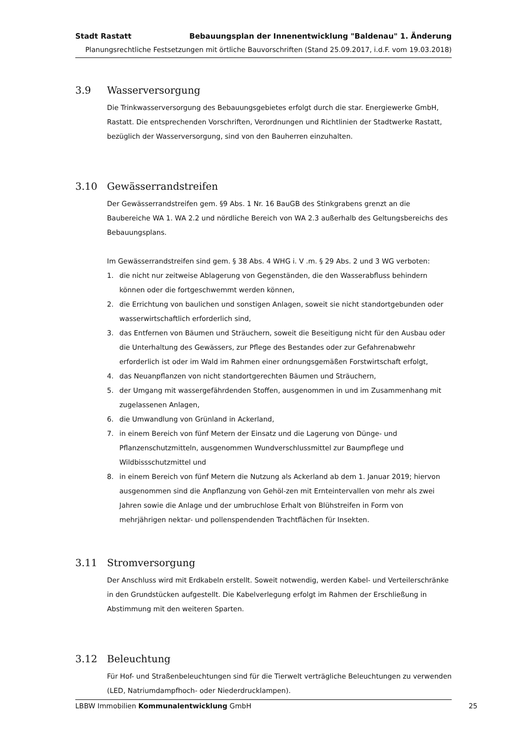Stadt Rastatt Bebauungsplan der Innenentwicklung "Baldenau" 1. Änderung
Planungsrechtliche Festsetzungen mit örtliche Bauvorschriften (Stand 25.09.2017, i.d.F. vom 19.03.2018)
3.9 Wasserversorgung
Die Trinkwasserversorgung des Bebauungsgebietes erfolgt durch die star. Energiewerke GmbH, Rastatt. Die entsprechenden Vorschriften, Verordnungen und Richtlinien der Stadtwerke Rastatt, bezüglich der Wasserversorgung, sind von den Bauherren einzuhalten.
3.10 Gewässerrandstreifen
Der Gewässerrandstreifen gem. §9 Abs. 1 Nr. 16 BauGB des Stinkgrabens grenzt an die Baubereiche WA 1. WA 2.2 und nördliche Bereich von WA 2.3 außerhalb des Geltungsbereichs des Bebauungsplans.
Im Gewässerrandstreifen sind gem. § 38 Abs. 4 WHG i. V .m. § 29 Abs. 2 und 3 WG verboten:
1. die nicht nur zeitweise Ablagerung von Gegenständen, die den Wasserabfluss behindern können oder die fortgeschwemmt werden können,
2. die Errichtung von baulichen und sonstigen Anlagen, soweit sie nicht standortgebunden oder wasserwirtschaftlich erforderlich sind,
3. das Entfernen von Bäumen und Sträuchern, soweit die Beseitigung nicht für den Ausbau oder die Unterhaltung des Gewässers, zur Pflege des Bestandes oder zur Gefahrenabwehr erforderlich ist oder im Wald im Rahmen einer ordnungsgemäßen Forstwirtschaft erfolgt,
4. das Neuanpflanzen von nicht standortgerechten Bäumen und Sträuchern,
5. der Umgang mit wassergefährdenden Stoffen, ausgenommen in und im Zusammenhang mit zugelassenen Anlagen,
6. die Umwandlung von Grünland in Ackerland,
7. in einem Bereich von fünf Metern der Einsatz und die Lagerung von Dünge- und Pflanzenschutzmitteln, ausgenommen Wundverschlussmittel zur Baumpflege und Wildbissschutzmittel und
8. in einem Bereich von fünf Metern die Nutzung als Ackerland ab dem 1. Januar 2019; hiervon ausgenommen sind die Anpflanzung von Gehöl-zen mit Ernteintervallen von mehr als zwei Jahren sowie die Anlage und der umbruchlose Erhalt von Blühstreifen in Form von mehrjährigen nektar- und pollenspendenden Trachtflächen für Insekten.
3.11 Stromversorgung
Der Anschluss wird mit Erdkabeln erstellt. Soweit notwendig, werden Kabel- und Verteilerschränke in den Grundstücken aufgestellt. Die Kabelverlegung erfolgt im Rahmen der Erschließung in Abstimmung mit den weiteren Sparten.
3.12 Beleuchtung
Für Hof- und Straßenbeleuchtungen sind für die Tierwelt verträgliche Beleuchtungen zu verwenden (LED, Natriumdampfhoch- oder Niederdrucklampen).
LBBW Immobilien Kommunalentwicklung GmbH
25